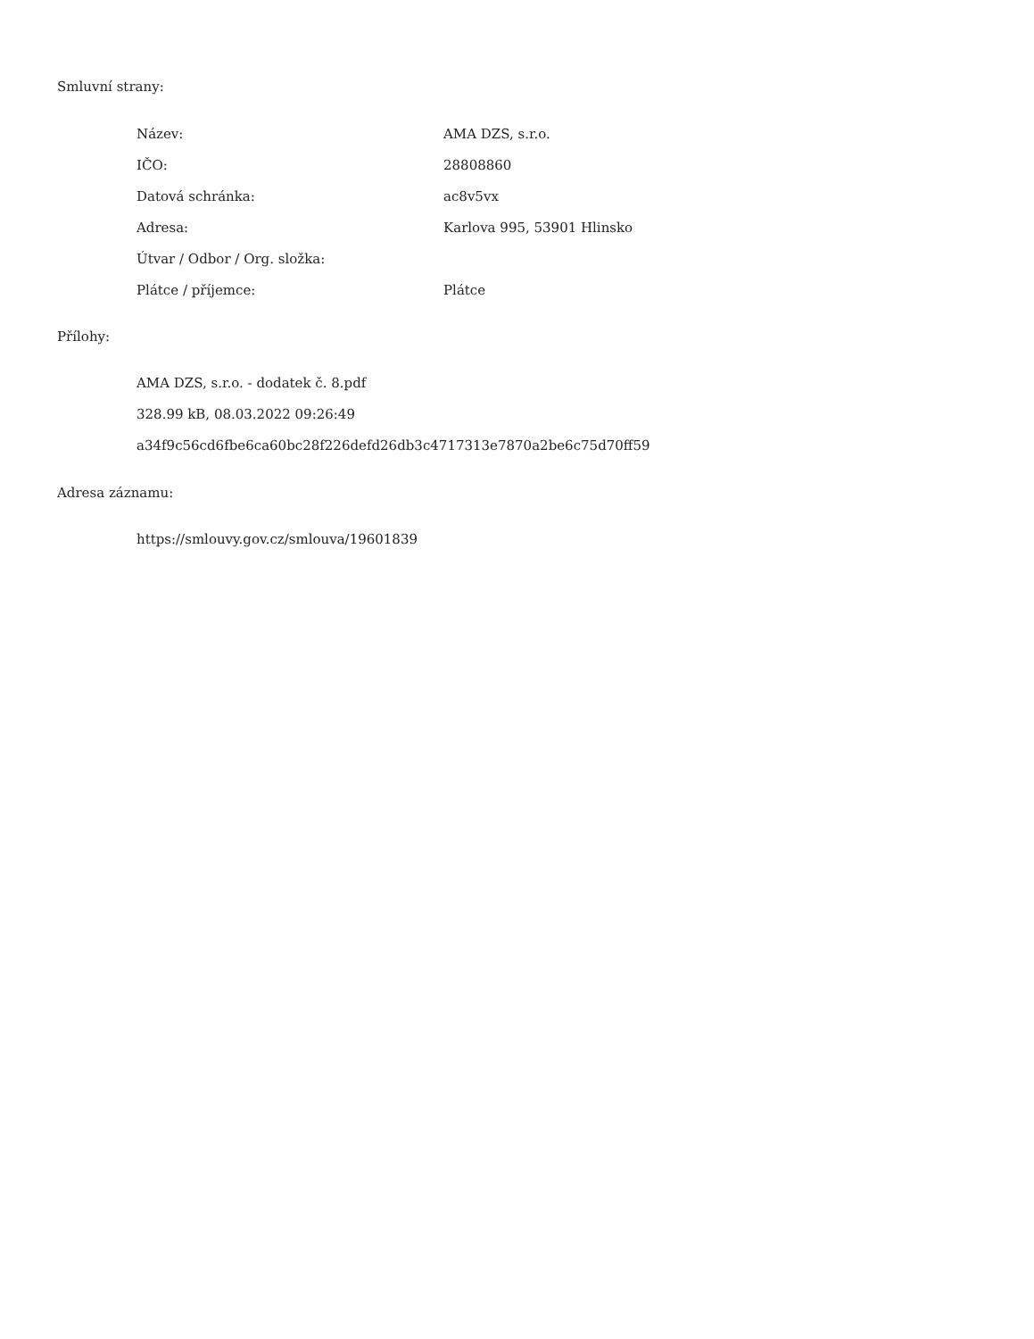Smluvní strany:
| Název: | AMA DZS, s.r.o. |
| IČO: | 28808860 |
| Datová schránka: | ac8v5vx |
| Adresa: | Karlova 995, 53901 Hlinsko |
| Útvar / Odbor / Org. složka: | |
| Plátce / příjemce: | Plátce |
Přílohy:
AMA DZS, s.r.o. - dodatek č. 8.pdf
328.99 kB, 08.03.2022 09:26:49
a34f9c56cd6fbe6ca60bc28f226defd26db3c4717313e7870a2be6c75d70ff59
Adresa záznamu:
https://smlouvy.gov.cz/smlouva/19601839